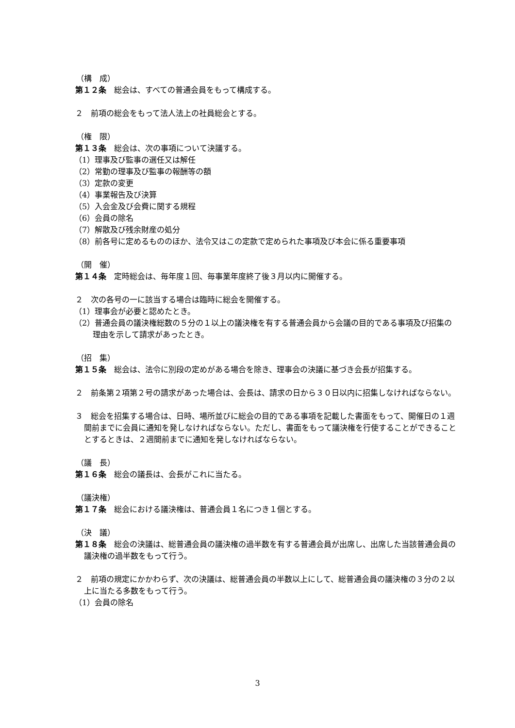（構　成）
第１２条　総会は、すべての普通会員をもって構成する。
２　前項の総会をもって法人法上の社員総会とする。
（権　限）
第１３条　総会は、次の事項について決議する。
（1）理事及び監事の選任又は解任
（2）常勤の理事及び監事の報酬等の額
（3）定款の変更
（4）事業報告及び決算
（5）入会金及び会費に関する規程
（6）会員の除名
（7）解散及び残余財産の処分
（8）前各号に定めるもののほか、法令又はこの定款で定められた事項及び本会に係る重要事項
（開　催）
第１４条　定時総会は、毎年度１回、毎事業年度終了後３月以内に開催する。
２　次の各号の一に該当する場合は臨時に総会を開催する。
（1）理事会が必要と認めたとき。
（2）普通会員の議決権総数の５分の１以上の議決権を有する普通会員から会議の目的である事項及び招集の理由を示して請求があったとき。
（招　集）
第１５条　総会は、法令に別段の定めがある場合を除き、理事会の決議に基づき会長が招集する。
２　前条第２項第２号の請求があった場合は、会長は、請求の日から３０日以内に招集しなければならない。
３　総会を招集する場合は、日時、場所並びに総会の目的である事項を記載した書面をもって、開催日の１週間前までに会員に通知を発しなければならない。ただし、書面をもって議決権を行使することができることとするときは、２週間前までに通知を発しなければならない。
（議　長）
第１６条　総会の議長は、会長がこれに当たる。
（議決権）
第１７条　総会における議決権は、普通会員１名につき１個とする。
（決　議）
第１８条　総会の決議は、総普通会員の議決権の過半数を有する普通会員が出席し、出席した当該普通会員の議決権の過半数をもって行う。
２　前項の規定にかかわらず、次の決議は、総普通会員の半数以上にして、総普通会員の議決権の３分の２以上に当たる多数をもって行う。
（1）会員の除名
3